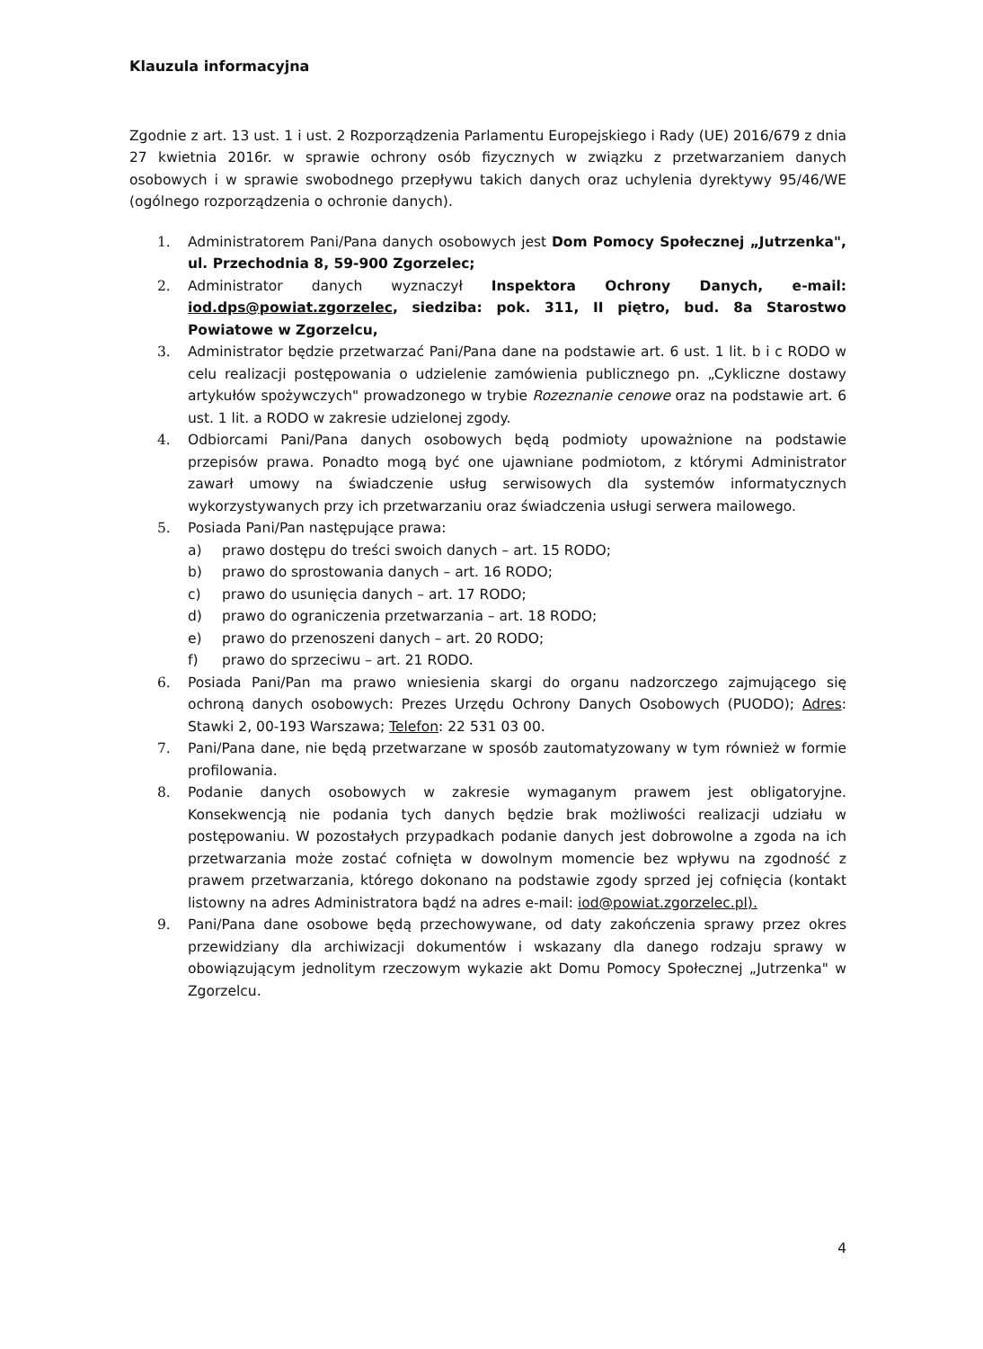Klauzula informacyjna
Zgodnie z art. 13 ust. 1 i ust. 2 Rozporządzenia Parlamentu Europejskiego i Rady (UE) 2016/679 z dnia 27 kwietnia 2016r. w sprawie ochrony osób fizycznych w związku z przetwarzaniem danych osobowych i w sprawie swobodnego przepływu takich danych oraz uchylenia dyrektywy 95/46/WE (ogólnego rozporządzenia o ochronie danych).
1. Administratorem Pani/Pana danych osobowych jest Dom Pomocy Społecznej „Jutrzenka", ul. Przechodnia 8, 59-900 Zgorzelec;
2. Administrator danych wyznaczył Inspektora Ochrony Danych, e-mail: iod.dps@powiat.zgorzelec, siedziba: pok. 311, II piętro, bud. 8a Starostwo Powiatowe w Zgorzelcu,
3. Administrator będzie przetwarzać Pani/Pana dane na podstawie art. 6 ust. 1 lit. b i c RODO w celu realizacji postępowania o udzielenie zamówienia publicznego pn. „Cykliczne dostawy artykułów spożywczych" prowadzonego w trybie Rozeznanie cenowe oraz na podstawie art. 6 ust. 1 lit. a RODO w zakresie udzielonej zgody.
4. Odbiorcami Pani/Pana danych osobowych będą podmioty upoważnione na podstawie przepisów prawa. Ponadto mogą być one ujawniane podmiotom, z którymi Administrator zawarł umowy na świadczenie usług serwisowych dla systemów informatycznych wykorzystywanych przy ich przetwarzaniu oraz świadczenia usługi serwera mailowego.
5. Posiada Pani/Pan następujące prawa:
a) prawo dostępu do treści swoich danych – art. 15 RODO;
b) prawo do sprostowania danych – art. 16 RODO;
c) prawo do usunięcia danych – art. 17 RODO;
d) prawo do ograniczenia przetwarzania – art. 18 RODO;
e) prawo do przenoszeni danych – art. 20 RODO;
f) prawo do sprzeciwu – art. 21 RODO.
6. Posiada Pani/Pan ma prawo wniesienia skargi do organu nadzorczego zajmującego się ochroną danych osobowych: Prezes Urzędu Ochrony Danych Osobowych (PUODO); Adres: Stawki 2, 00-193 Warszawa; Telefon: 22 531 03 00.
7. Pani/Pana dane, nie będą przetwarzane w sposób zautomatyzowany w tym również w formie profilowania.
8. Podanie danych osobowych w zakresie wymaganym prawem jest obligatoryjne. Konsekwencją nie podania tych danych będzie brak możliwości realizacji udziału w postępowaniu. W pozostałych przypadkach podanie danych jest dobrowolne a zgoda na ich przetwarzania może zostać cofnięta w dowolnym momencie bez wpływu na zgodność z prawem przetwarzania, którego dokonano na podstawie zgody sprzed jej cofnięcia (kontakt listowny na adres Administratora bądź na adres e-mail: iod@powiat.zgorzelec.pl).
9. Pani/Pana dane osobowe będą przechowywane, od daty zakończenia sprawy przez okres przewidziany dla archiwizacji dokumentów i wskazany dla danego rodzaju sprawy w obowiązującym jednolitym rzeczowym wykazie akt Domu Pomocy Społecznej „Jutrzenka" w Zgorzelcu.
4